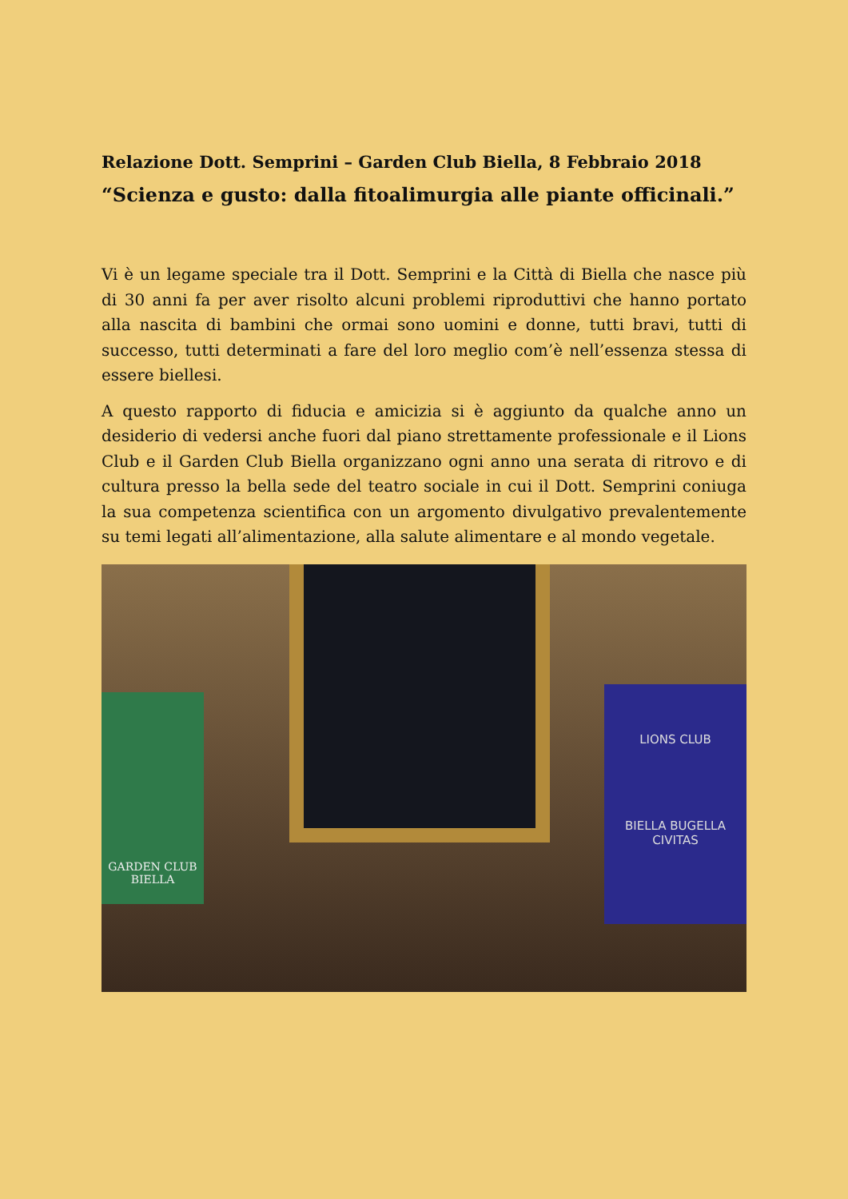Relazione Dott. Semprini – Garden Club Biella, 8 Febbraio 2018
“Scienza e gusto: dalla fitoalimurgia alle piante officinali.”
Vi è un legame speciale tra il Dott. Semprini e la Città di Biella che nasce più di 30 anni fa per aver risolto alcuni problemi riproduttivi che hanno portato alla nascita di bambini che ormai sono uomini e donne, tutti bravi, tutti di successo, tutti determinati a fare del loro meglio com’è nell’essenza stessa di essere biellesi.
A questo rapporto di fiducia e amicizia si è aggiunto da qualche anno un desiderio di vedersi anche fuori dal piano strettamente professionale e il Lions Club e il Garden Club Biella organizzano ogni anno una serata di ritrovo e di cultura presso la bella sede del teatro sociale in cui il Dott. Semprini coniuga la sua competenza scientifica con un argomento divulgativo prevalentemente su temi legati all’alimentazione, alla salute alimentare e al mondo vegetale.
GARDEN CLUB
BIELLA
LIONS CLUB
BIELLA BUGELLA CIVITAS